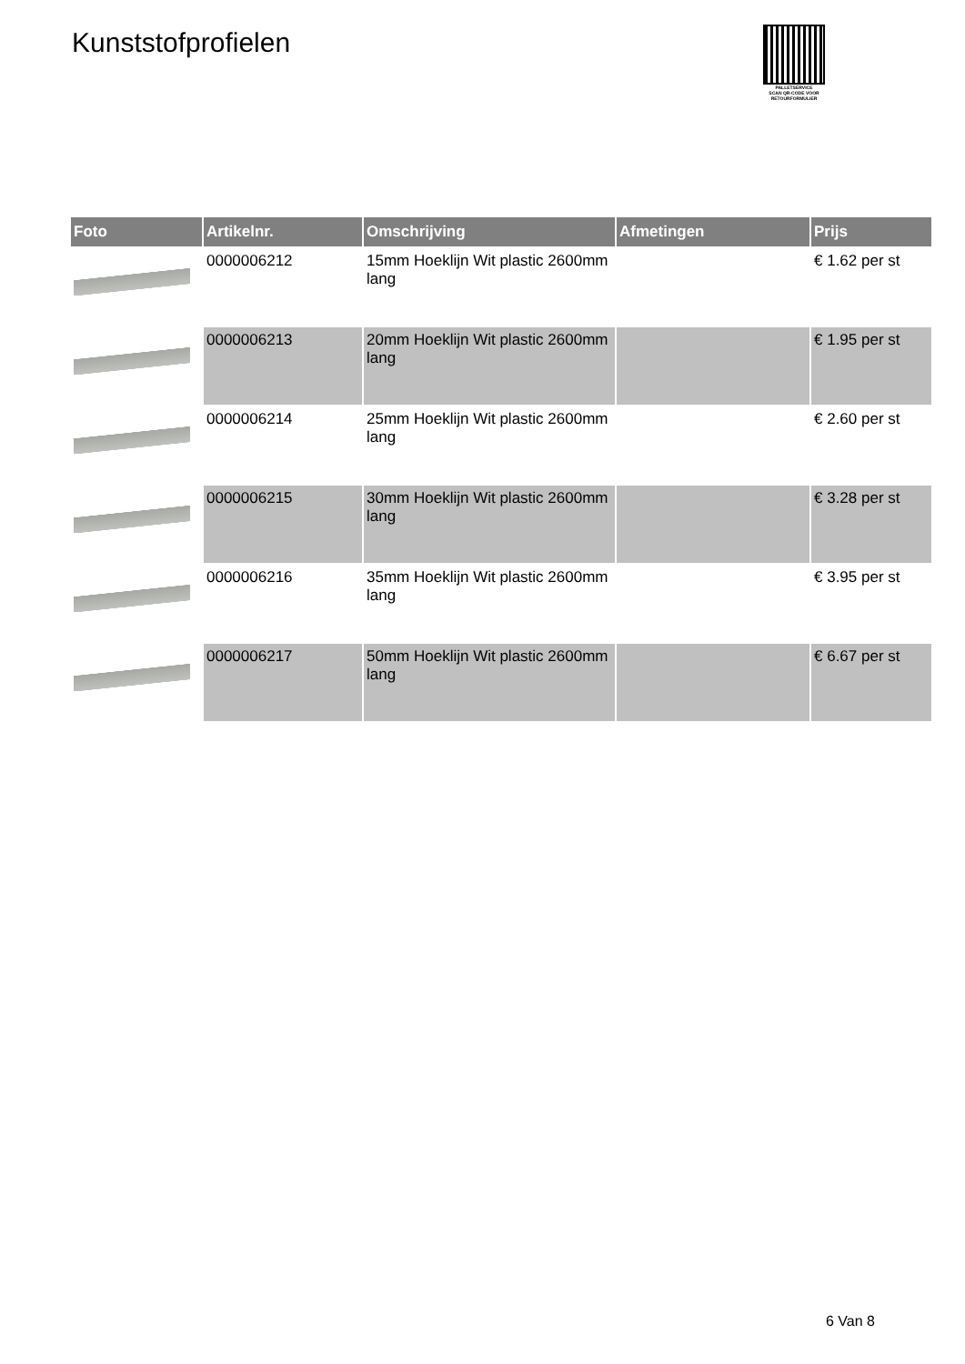Kunststofprofielen
PALLETSERVICE
SCAN QR-CODE VOOR
RETOURFORMULIER
| Foto | Artikelnr. | Omschrijving | Afmetingen | Prijs |
| --- | --- | --- | --- | --- |
| | 0000006212 | 15mm Hoeklijn Wit plastic 2600mm lang | | € 1.62 per st |
| | 0000006213 | 20mm Hoeklijn Wit plastic 2600mm lang | | € 1.95 per st |
| | 0000006214 | 25mm Hoeklijn Wit plastic 2600mm lang | | € 2.60 per st |
| | 0000006215 | 30mm Hoeklijn Wit plastic 2600mm lang | | € 3.28 per st |
| | 0000006216 | 35mm Hoeklijn Wit plastic 2600mm lang | | € 3.95 per st |
| | 0000006217 | 50mm Hoeklijn Wit plastic 2600mm lang | | € 6.67 per st |
6 Van 8